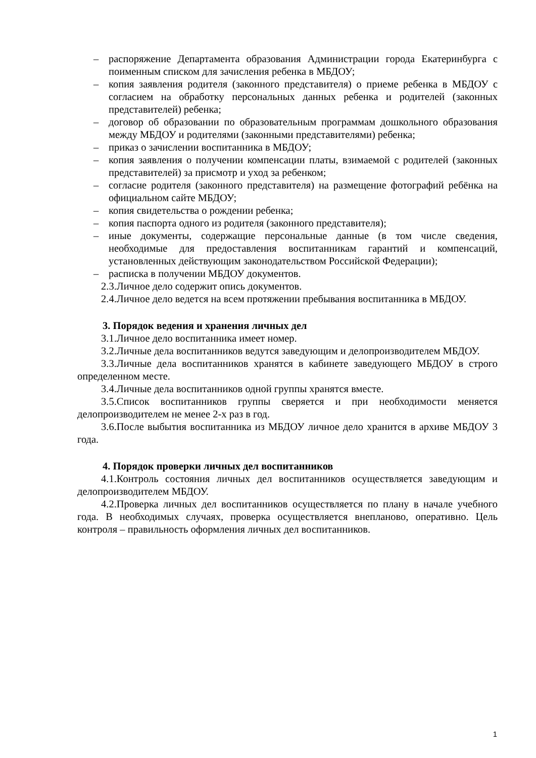– распоряжение Департамента образования Администрации города Екатеринбурга с поименным списком для зачисления ребенка в МБДОУ;
– копия заявления родителя (законного представителя) о приеме ребенка в МБДОУ с согласием на обработку персональных данных ребенка и родителей (законных представителей) ребенка;
– договор об образовании по образовательным программам дошкольного образования между МБДОУ и родителями (законными представителями) ребенка;
– приказ о зачислении воспитанника в МБДОУ;
– копия заявления о получении компенсации платы, взимаемой с родителей (законных представителей) за присмотр и уход за ребенком;
– согласие родителя (законного представителя) на размещение фотографий ребёнка на официальном сайте МБДОУ;
– копия свидетельства о рождении ребенка;
– копия паспорта одного из родителя (законного представителя);
– иные документы, содержащие персональные данные (в том числе сведения, необходимые для предоставления воспитанникам гарантий и компенсаций, установленных действующим законодательством Российской Федерации);
– расписка в получении МБДОУ документов.
2.3.Личное дело содержит опись документов.
2.4.Личное дело ведется на всем протяжении пребывания воспитанника в МБДОУ.
3. Порядок ведения и хранения личных дел
3.1.Личное дело воспитанника имеет номер.
3.2.Личные дела воспитанников ведутся заведующим и делопроизводителем МБДОУ.
3.3.Личные дела воспитанников хранятся в кабинете заведующего МБДОУ в строго определенном месте.
3.4.Личные дела воспитанников одной группы хранятся вместе.
3.5.Список воспитанников группы сверяется и при необходимости меняется делопроизводителем не менее 2-х раз в год.
3.6.После выбытия воспитанника из МБДОУ личное дело хранится в архиве МБДОУ 3 года.
4. Порядок проверки личных дел воспитанников
4.1.Контроль состояния личных дел воспитанников осуществляется заведующим и делопроизводителем МБДОУ.
4.2.Проверка личных дел воспитанников осуществляется по плану в начале учебного года. В необходимых случаях, проверка осуществляется внепланово, оперативно. Цель контроля – правильность оформления личных дел воспитанников.
1